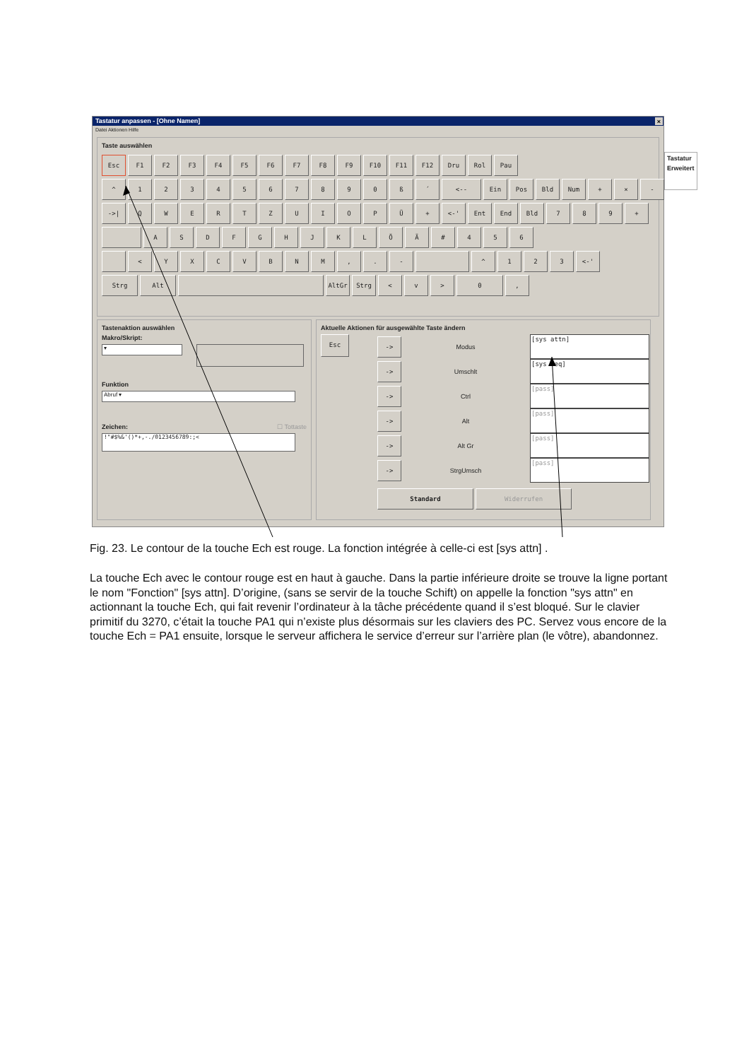Tastatur anpassen - [Ohne Namen] ×
Datei Aktionen Hilfe
Taste auswählen
Esc F1 F2 F3 F4 F5 F6 F7 F8 F9 F10 F11 F12 Dru Rol Pau
^ 1 2 3 4 5 6 7 8 9 0 ß ´ <-- Ein Pos Bld Num + × -
->| Q W E R T Z U I O P Ü + <-' Ent End Bld 7 8 9 +
A S D F G H J K L Ö Ä # 4 5 6
< Y X C V B N M , . - ^ 1 2 3 <-'
Strg Alt AltGr Strg < v > 0 ,
Tastatur
Erweitert
Tastenaktion auswählen
Makro/Skript:
▾
Funktion
Abruf ▾
Zeichen: ☐ Tottaste
!"#$%&'()*+,-./0123456789:;<
Aktuelle Aktionen für ausgewählte Taste ändern
Esc
-> Modus
[sys attn]
-> Umschlt
[sys req]
-> Ctrl
[pass]
-> Alt
[pass]
-> Alt Gr
[pass]
-> StrgUmsch
[pass]
Standard Widerrufen
Fig. 23. Le contour de la touche Ech est rouge. La fonction intégrée à celle-ci est [sys attn] .
La touche Ech avec le contour rouge est en haut à gauche. Dans la partie inférieure droite se trouve la ligne portant le nom "Fonction" [sys attn]. D’origine, (sans se servir de la touche Schift) on appelle la fonction "sys attn" en actionnant la touche Ech, qui fait revenir l’ordinateur à la tâche précédente quand il s’est bloqué. Sur le clavier primitif du 3270, c’était la touche PA1 qui n’existe plus désormais sur les claviers des PC. Servez vous encore de la touche Ech = PA1 ensuite, lorsque le serveur affichera le service d’erreur sur l’arrière plan (le vôtre), abandonnez.